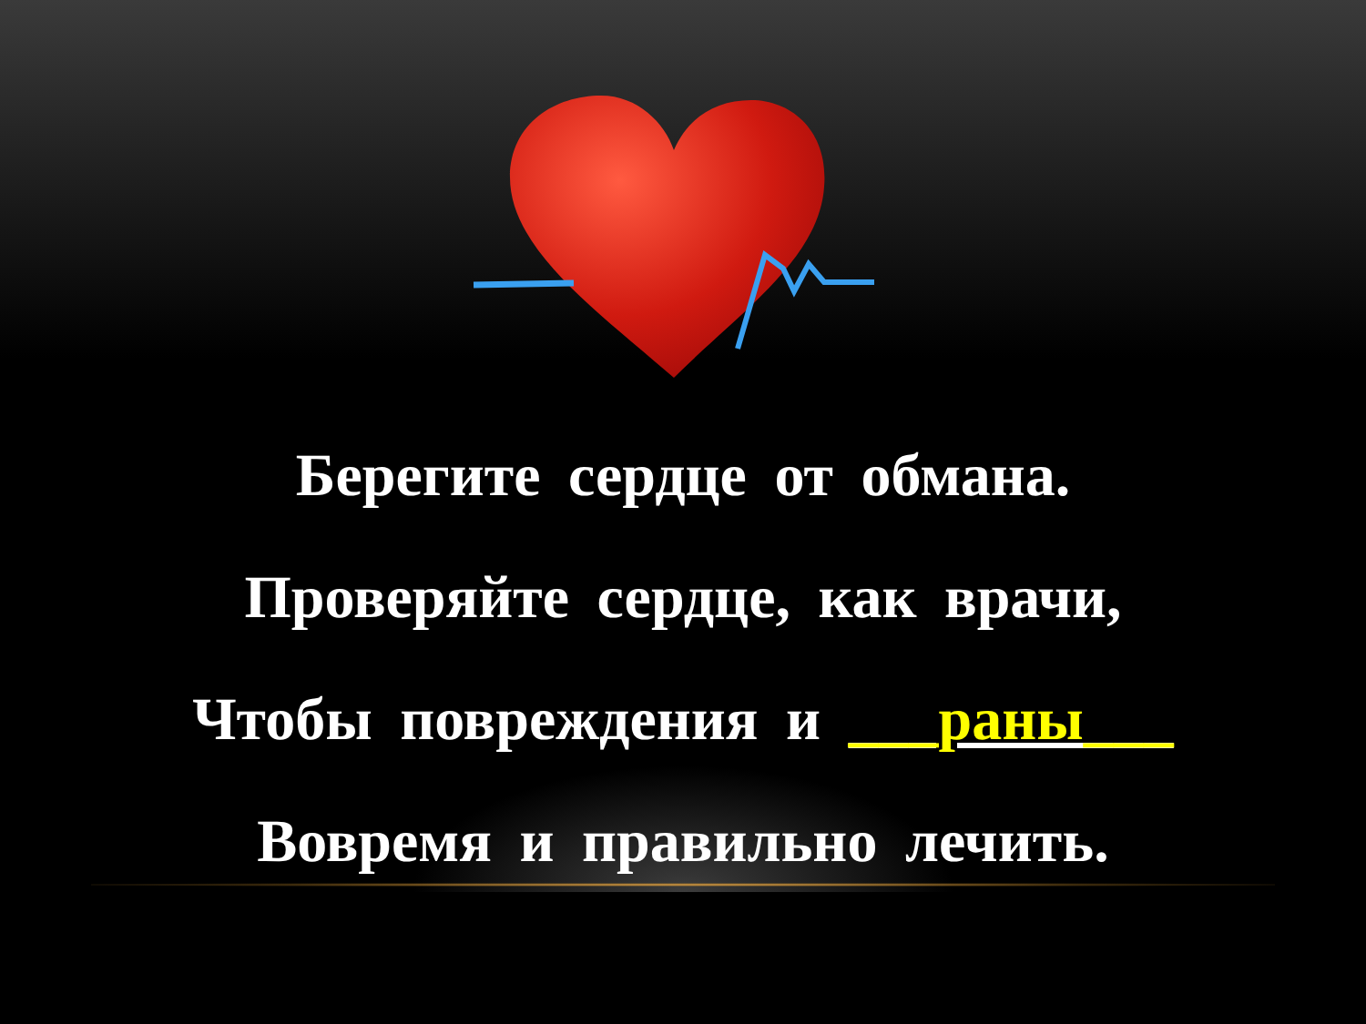Берегите сердце от обмана.
Проверяйте сердце, как врачи,
Чтобы повреждения и ___раны___
Вовремя и правильно лечить.